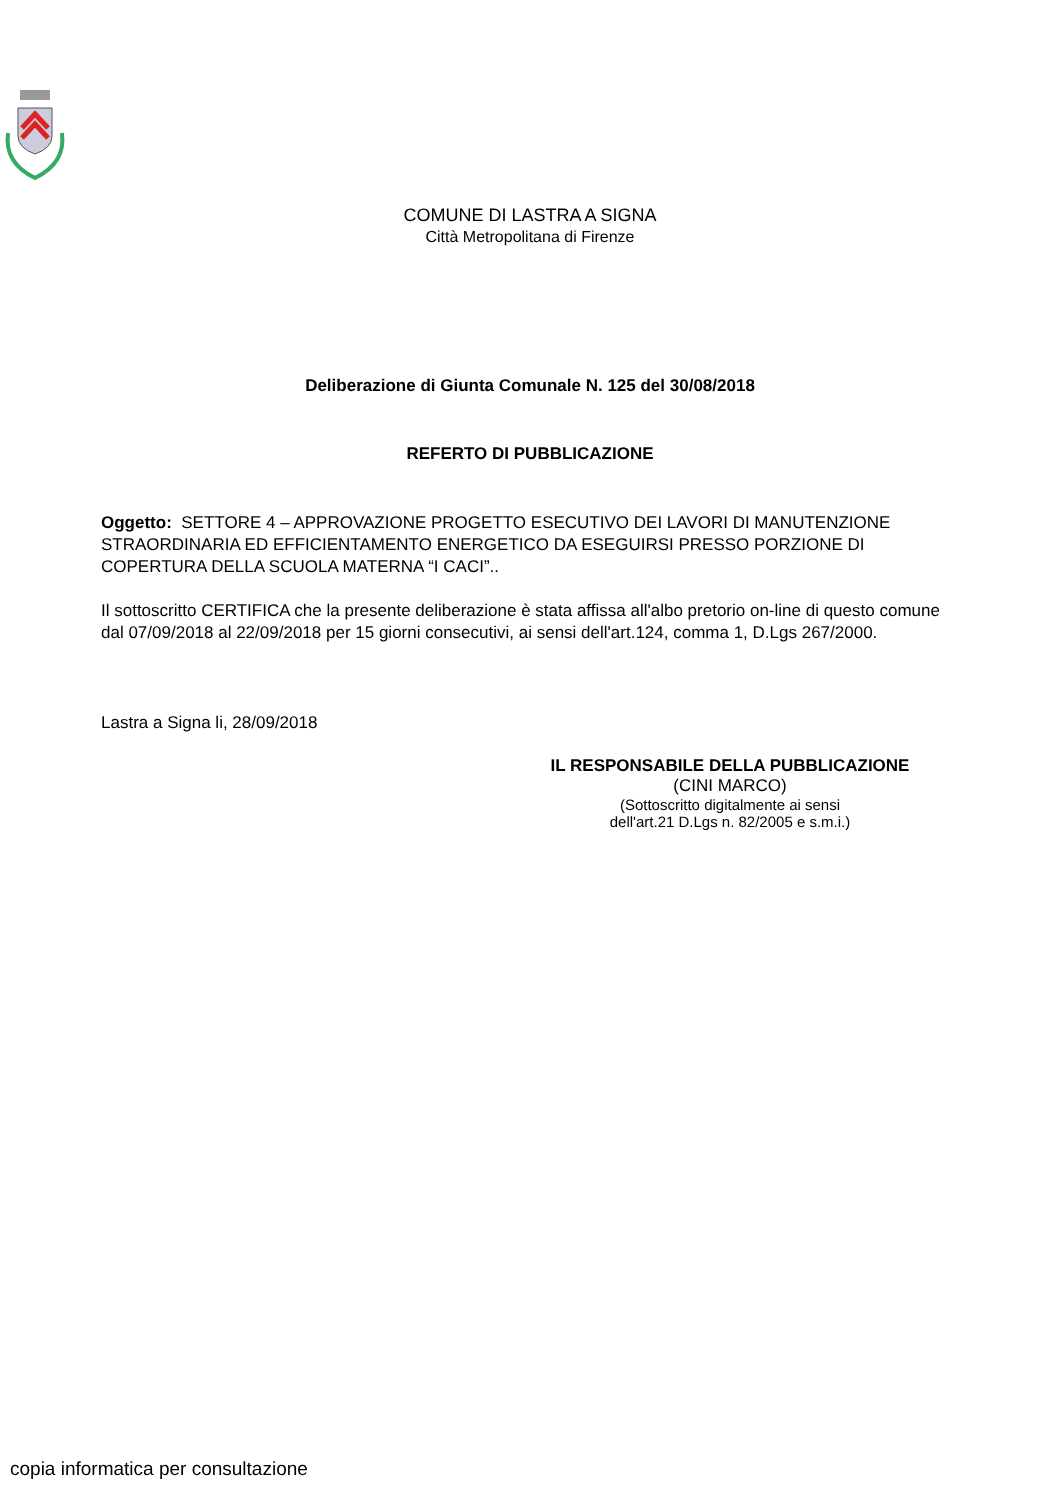COMUNE DI LASTRA A SIGNA
Città Metropolitana di Firenze
Deliberazione di Giunta Comunale N. 125 del 30/08/2018
REFERTO DI PUBBLICAZIONE
Oggetto: SETTORE 4 – APPROVAZIONE PROGETTO ESECUTIVO DEI LAVORI DI MANUTENZIONE STRAORDINARIA ED EFFICIENTAMENTO ENERGETICO DA ESEGUIRSI PRESSO PORZIONE DI COPERTURA DELLA SCUOLA MATERNA “I CACI”..
Il sottoscritto CERTIFICA che la presente deliberazione è stata affissa all'albo pretorio on-line di questo comune dal 07/09/2018 al 22/09/2018 per 15 giorni consecutivi, ai sensi dell'art.124, comma 1, D.Lgs 267/2000.
Lastra a Signa li, 28/09/2018
IL RESPONSABILE DELLA PUBBLICAZIONE
(CINI MARCO)
(Sottoscritto digitalmente ai sensi
dell'art.21 D.Lgs n. 82/2005 e s.m.i.)
copia informatica per consultazione